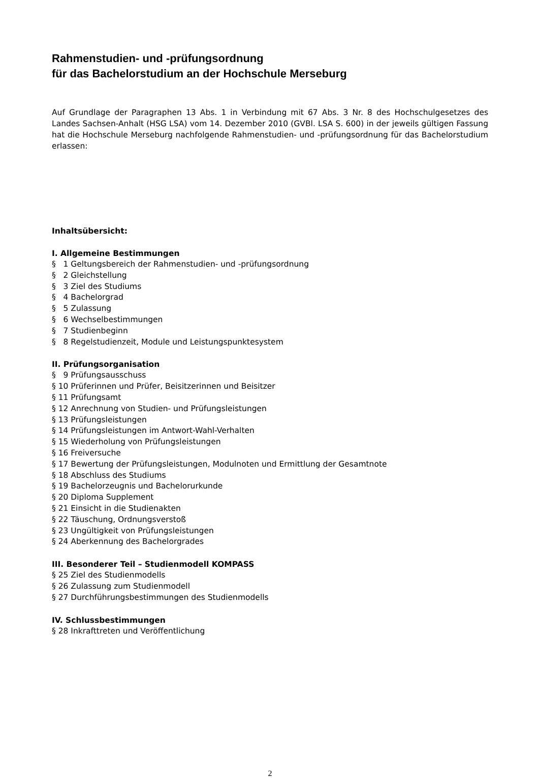Rahmenstudien- und -prüfungsordnung
für das Bachelorstudium an der Hochschule Merseburg
Auf Grundlage der Paragraphen 13 Abs. 1 in Verbindung mit 67 Abs. 3 Nr. 8 des Hochschulgesetzes des Landes Sachsen-Anhalt (HSG LSA) vom 14. Dezember 2010 (GVBl. LSA S. 600) in der jeweils gültigen Fassung hat die Hochschule Merseburg nachfolgende Rahmenstudien- und -prüfungsordnung für das Bachelorstudium erlassen:
Inhaltsübersicht:
I. Allgemeine Bestimmungen
§ 1 Geltungsbereich der Rahmenstudien- und -prüfungsordnung
§ 2 Gleichstellung
§ 3 Ziel des Studiums
§ 4 Bachelorgrad
§ 5 Zulassung
§ 6 Wechselbestimmungen
§ 7 Studienbeginn
§ 8 Regelstudienzeit, Module und Leistungspunktesystem
II. Prüfungsorganisation
§ 9 Prüfungsausschuss
§ 10 Prüferinnen und Prüfer, Beisitzerinnen und Beisitzer
§ 11 Prüfungsamt
§ 12 Anrechnung von Studien- und Prüfungsleistungen
§ 13 Prüfungsleistungen
§ 14 Prüfungsleistungen im Antwort-Wahl-Verhalten
§ 15 Wiederholung von Prüfungsleistungen
§ 16 Freiversuche
§ 17 Bewertung der Prüfungsleistungen, Modulnoten und Ermittlung der Gesamtnote
§ 18 Abschluss des Studiums
§ 19 Bachelorzeugnis und Bachelorurkunde
§ 20 Diploma Supplement
§ 21 Einsicht in die Studienakten
§ 22 Täuschung, Ordnungsverstoß
§ 23 Ungültigkeit von Prüfungsleistungen
§ 24 Aberkennung des Bachelorgrades
III. Besonderer Teil – Studienmodell KOMPASS
§ 25 Ziel des Studienmodells
§ 26 Zulassung zum Studienmodell
§ 27 Durchführungsbestimmungen des Studienmodells
IV. Schlussbestimmungen
§ 28 Inkrafttreten und Veröffentlichung
2